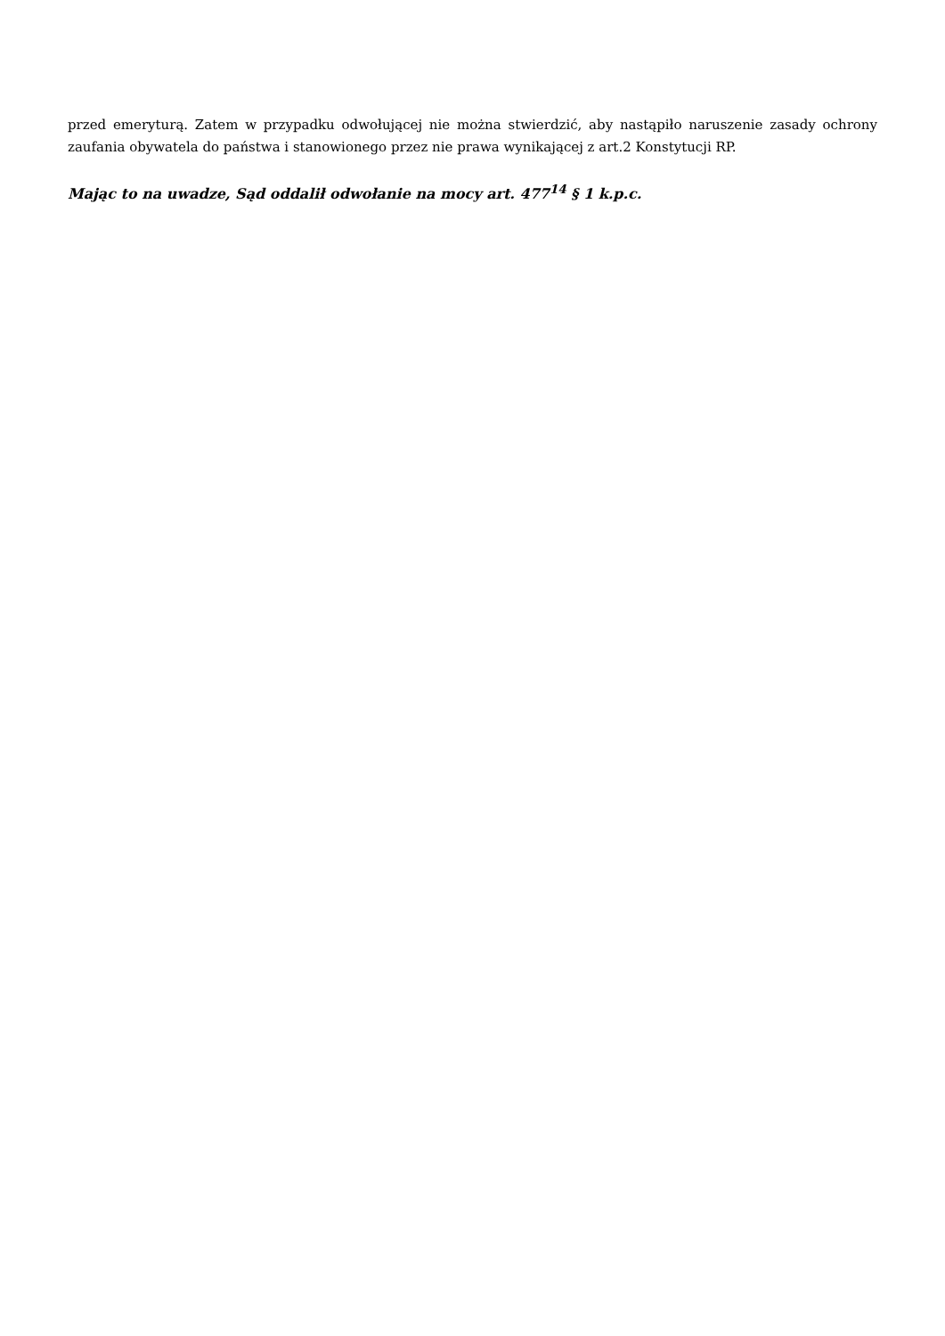przed emeryturą. Zatem w przypadku odwołującej nie można stwierdzić, aby nastąpiło naruszenie zasady ochrony zaufania obywatela do państwa i stanowionego przez nie prawa wynikającej z art.2 Konstytucji RP.
Mając to na uwadze, Sąd oddalił odwołanie na mocy art. 477<sup>14</sup> § 1 k.p.c.